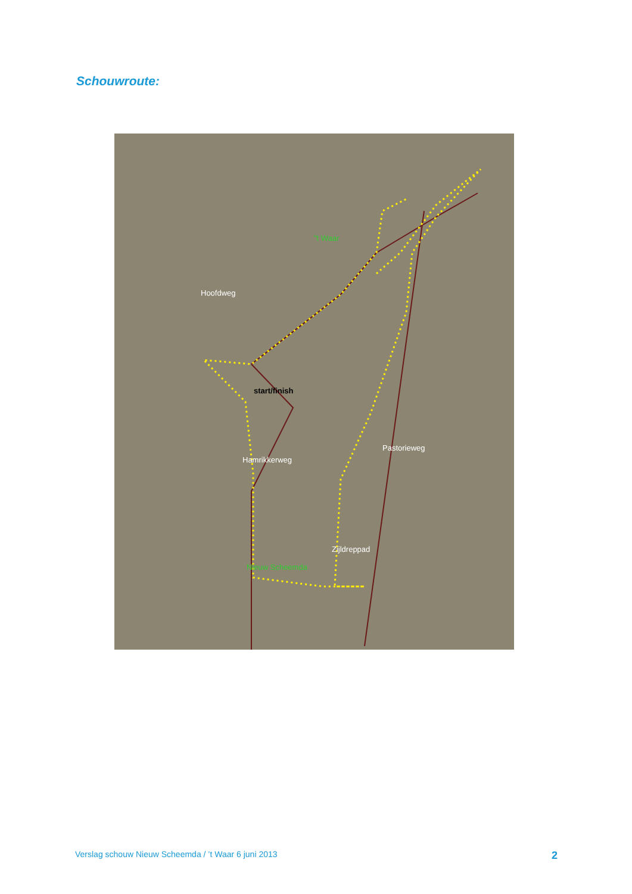Schouwroute:
"t Waar
start/finish
Nieuw Scheemda
Hoofdweg
Pastorieweg
Zijldreppad
Hamrikkerweg
Verslag schouw Nieuw Scheemda / ’t Waar 6 juni 2013 2